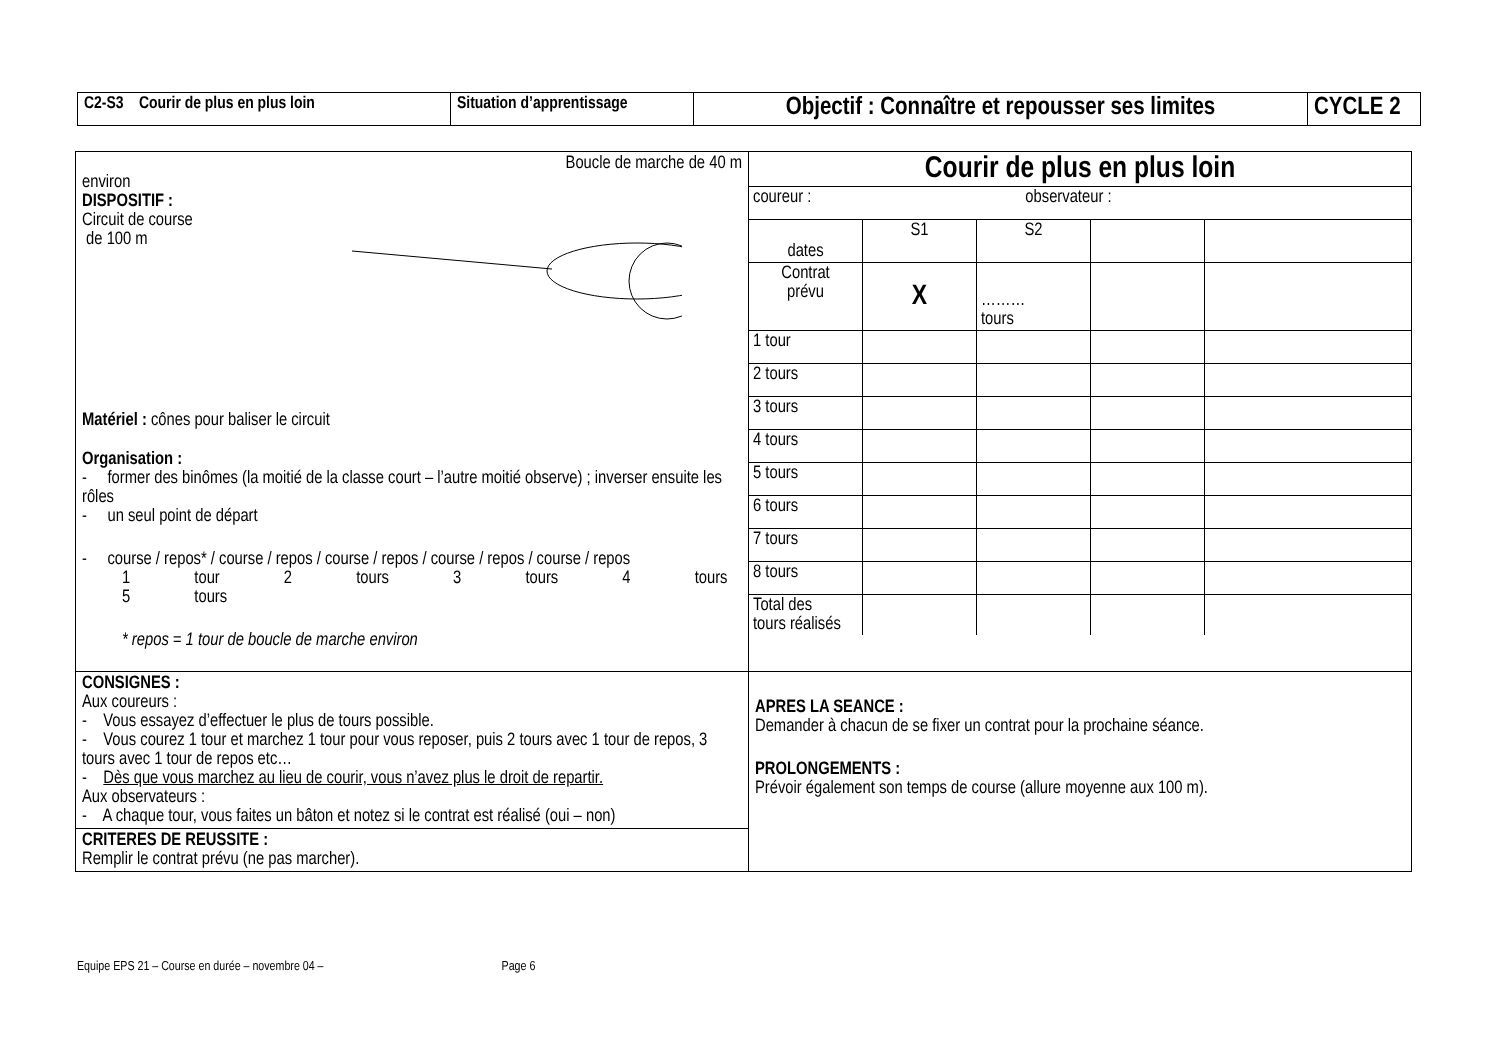| C2-S3 Courir de plus en plus loin | Situation d’apprentissage | Objectif : Connaître et repousser ses limites | CYCLE 2 |
| Boucle de marche de 40 m environ DISPOSITIF : Circuit de course de 100 m Matériel : cônes pour baliser le circuit Organisation : - former des binômes (la moitié de la classe court – l’autre moitié observe) ; inverser ensuite les rôles - un seul point de départ - course / repos* / course / repos / course / repos / course / repos / course / repos 1 tour 2 tours 3 tours 4 tours 5 tours * repos = 1 tour de boucle de marche environ | / Courir de plus en plus loin / / / / / / coureur : observateur : / / / / / / dates / S1 / S2 / / / / Contrat prévu / X / ……… tours / / / / 1 tour / / / / / / 2 tours / / / / / / 3 tours / / / / / / 4 tours / / / / / / 5 tours / / / / / / 6 tours / / / / / / 7 tours / / / / / / 8 tours / / / / / / Total des tours réalisés / / / / / |
| CONSIGNES : Aux coureurs : - Vous essayez d’effectuer le plus de tours possible. - Vous courez 1 tour et marchez 1 tour pour vous reposer, puis 2 tours avec 1 tour de repos, 3 tours avec 1 tour de repos etc… - Dès que vous marchez au lieu de courir, vous n’avez plus le droit de repartir. Aux observateurs : - A chaque tour, vous faites un bâton et notez si le contrat est réalisé (oui – non) CRITERES DE REUSSITE : Remplir le contrat prévu (ne pas marcher). | APRES LA SEANCE : Demander à chacun de se fixer un contrat pour la prochaine séance. PROLONGEMENTS : Prévoir également son temps de course (allure moyenne aux 100 m). |
Equipe EPS 21 – Course en durée – novembre 04 – Page 6